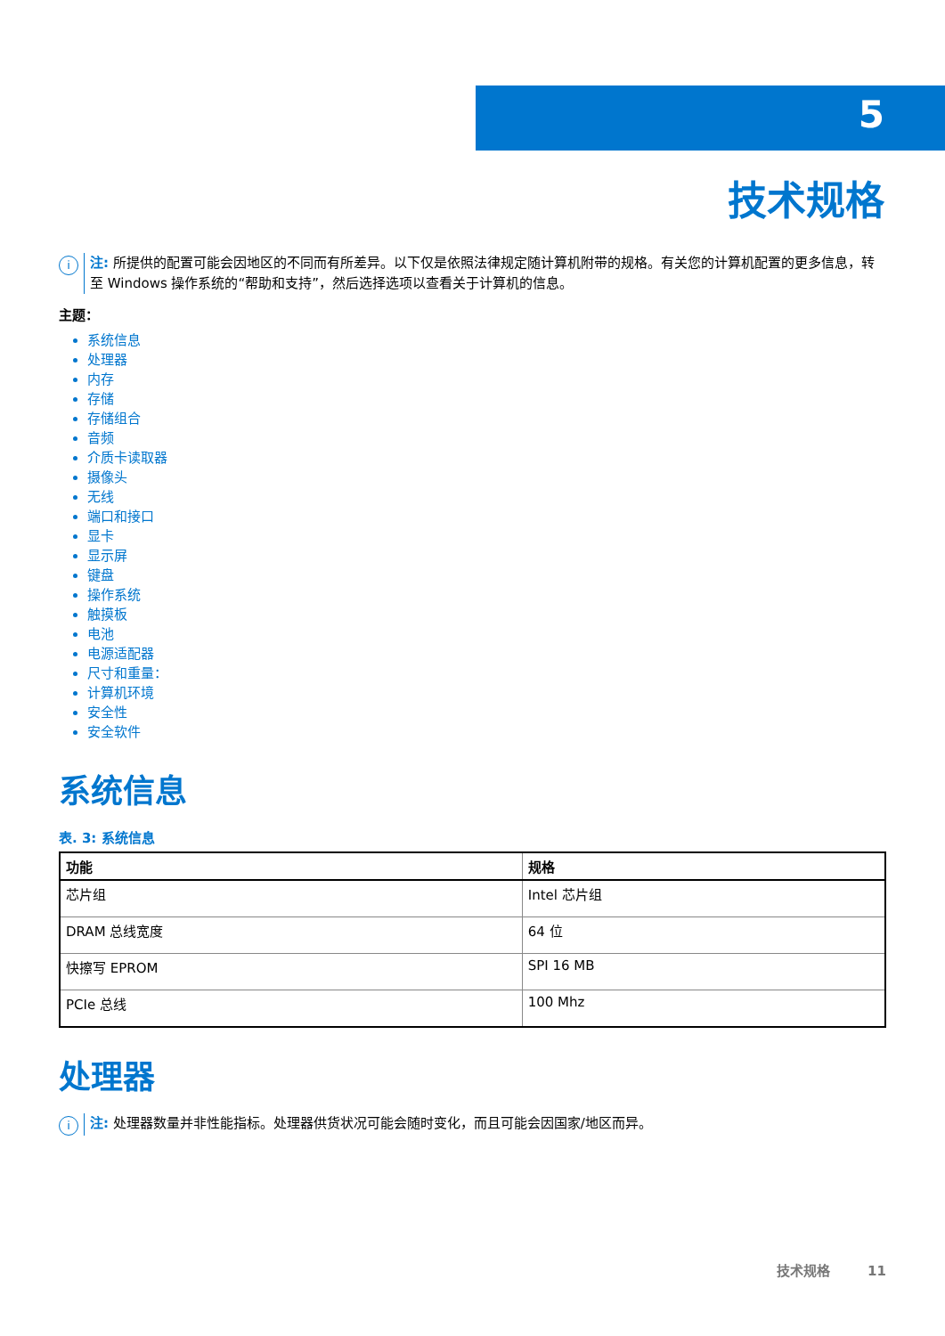5
技术规格
i
注: 所提供的配置可能会因地区的不同而有所差异。以下仅是依照法律规定随计算机附带的规格。有关您的计算机配置的更多信息，转至 Windows 操作系统的“帮助和支持”，然后选择选项以查看关于计算机的信息。
主题：
系统信息
处理器
内存
存储
存储组合
音频
介质卡读取器
摄像头
无线
端口和接口
显卡
显示屏
键盘
操作系统
触摸板
电池
电源适配器
尺寸和重量：
计算机环境
安全性
安全软件
系统信息
表. 3: 系统信息
| 功能 | 规格 |
| --- | --- |
| 芯片组 | Intel 芯片组 |
| DRAM 总线宽度 | 64 位 |
| 快擦写 EPROM | SPI 16 MB |
| PCIe 总线 | 100 Mhz |
处理器
i
注: 处理器数量并非性能指标。处理器供货状况可能会随时变化，而且可能会因国家/地区而异。
技术规格 11